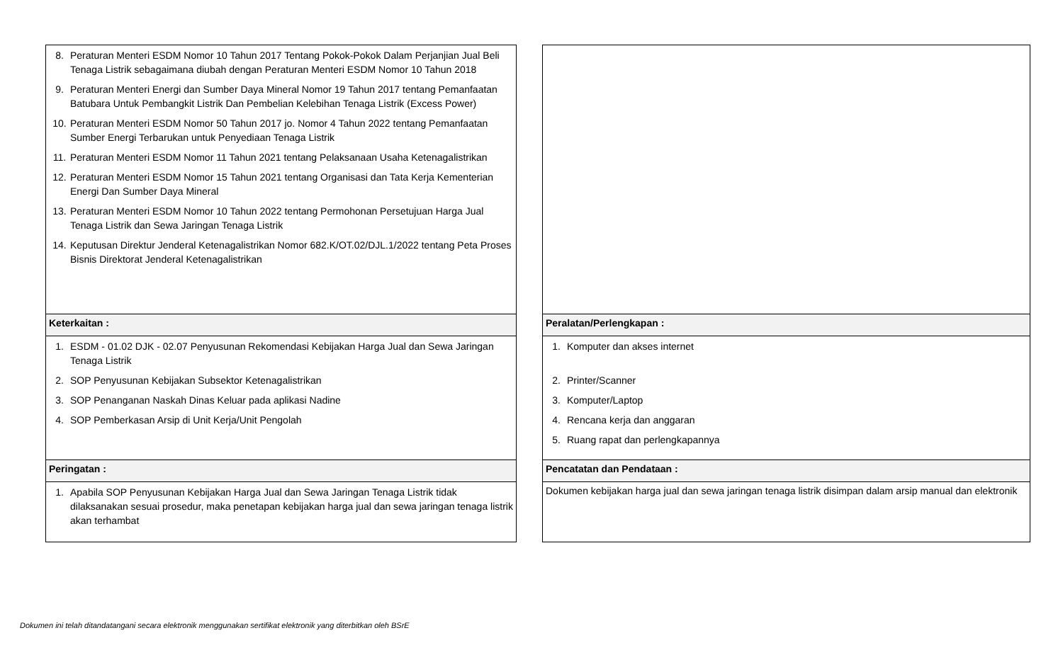| 8. Peraturan Menteri ESDM Nomor 10 Tahun 2017 Tentang Pokok-Pokok Dalam Perjanjian Jual Beli Tenaga Listrik sebagaimana diubah dengan Peraturan Menteri ESDM Nomor 10 Tahun 2018 9. Peraturan Menteri Energi dan Sumber Daya Mineral Nomor 19 Tahun 2017 tentang Pemanfaatan Batubara Untuk Pembangkit Listrik Dan Pembelian Kelebihan Tenaga Listrik (Excess Power) 10. Peraturan Menteri ESDM Nomor 50 Tahun 2017 jo. Nomor 4 Tahun 2022 tentang Pemanfaatan Sumber Energi Terbarukan untuk Penyediaan Tenaga Listrik 11. Peraturan Menteri ESDM Nomor 11 Tahun 2021 tentang Pelaksanaan Usaha Ketenagalistrikan 12. Peraturan Menteri ESDM Nomor 15 Tahun 2021 tentang Organisasi dan Tata Kerja Kementerian Energi Dan Sumber Daya Mineral 13. Peraturan Menteri ESDM Nomor 10 Tahun 2022 tentang Permohonan Persetujuan Harga Jual Tenaga Listrik dan Sewa Jaringan Tenaga Listrik 14. Keputusan Direktur Jenderal Ketenagalistrikan Nomor 682.K/OT.02/DJL.1/2022 tentang Peta Proses Bisnis Direktorat Jenderal Ketenagalistrikan | | |
| Keterkaitan : | | Peralatan/Perlengkapan : |
| 1. ESDM - 01.02 DJK - 02.07 Penyusunan Rekomendasi Kebijakan Harga Jual dan Sewa Jaringan Tenaga Listrik 2. SOP Penyusunan Kebijakan Subsektor Ketenagalistrikan 3. SOP Penanganan Naskah Dinas Keluar pada aplikasi Nadine 4. SOP Pemberkasan Arsip di Unit Kerja/Unit Pengolah | | 1. Komputer dan akses internet 2. Printer/Scanner 3. Komputer/Laptop 4. Rencana kerja dan anggaran 5. Ruang rapat dan perlengkapannya |
| Peringatan : | | Pencatatan dan Pendataan : |
| 1. Apabila SOP Penyusunan Kebijakan Harga Jual dan Sewa Jaringan Tenaga Listrik tidak dilaksanakan sesuai prosedur, maka penetapan kebijakan harga jual dan sewa jaringan tenaga listrik akan terhambat | | Dokumen kebijakan harga jual dan sewa jaringan tenaga listrik disimpan dalam arsip manual dan elektronik |
Dokumen ini telah ditandatangani secara elektronik menggunakan sertifikat elektronik yang diterbitkan oleh BSrE